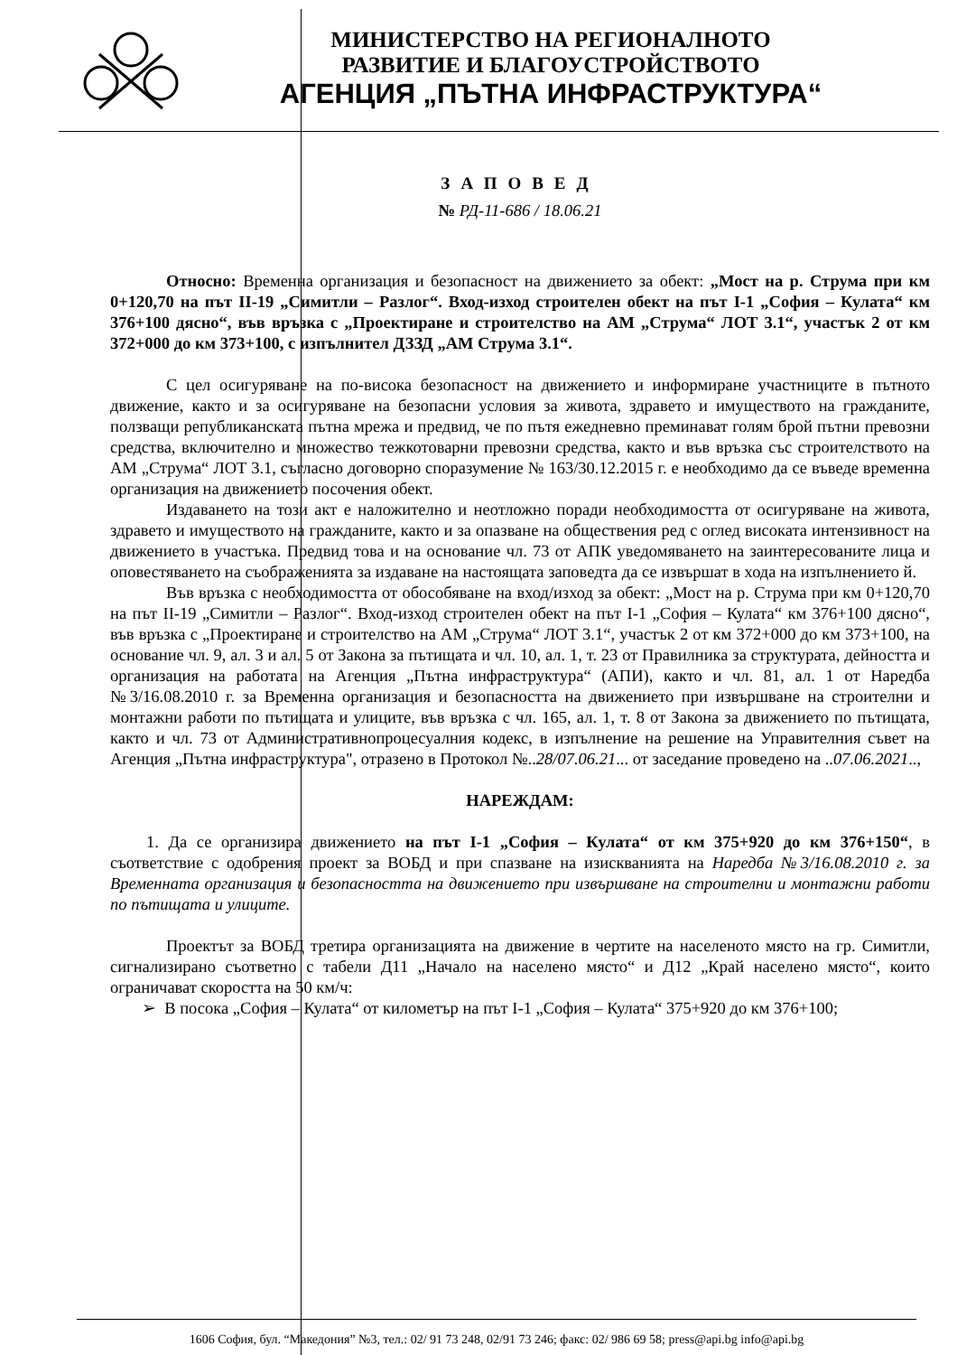МИНИСТЕРСТВО НА РЕГИОНАЛНОТО
РАЗВИТИЕ И БЛАГОУСТРОЙСТВОТО
АГЕНЦИЯ „ПЪТНА ИНФРАСТРУКТУРА“
ЗАПОВЕД
№ РД-11-686 / 18.06.21
Относно: Временна организация и безопасност на движението за обект: „Мост на р. Струма при км 0+120,70 на път II-19 „Симитли – Разлог“. Вход-изход строителен обект на път I-1 „София – Кулата“ км 376+100 дясно“, във връзка с „Проектиране и строителство на АМ „Струма“ ЛОТ 3.1“, участък 2 от км 372+000 до км 373+100, с изпълнител ДЗЗД „АМ Струма 3.1“.
С цел осигуряване на по-висока безопасност на движението и информиране участниците в пътното движение, както и за осигуряване на безопасни условия за живота, здравето и имуществото на гражданите, ползващи републиканската пътна мрежа и предвид, че по пътя ежедневно преминават голям брой пътни превозни средства, включително и множество тежкотоварни превозни средства, както и във връзка със строителството на АМ „Струма“ ЛОТ 3.1, съгласно договорно споразумение № 163/30.12.2015 г. е необходимо да се въведе временна организация на движението посочения обект.
Издаването на този акт е наложително и неотложно поради необходимостта от осигуряване на живота, здравето и имуществото на гражданите, както и за опазване на обществения ред с оглед високата интензивност на движението в участъка. Предвид това и на основание чл. 73 от АПК уведомяването на заинтересованите лица и оповестяването на съображенията за издаване на настоящата заповедта да се извършат в хода на изпълнението й.
Във връзка с необходимостта от обособяване на вход/изход за обект: „Мост на р. Струма при км 0+120,70 на път II-19 „Симитли – Разлог“. Вход-изход строителен обект на път I-1 „София – Кулата“ км 376+100 дясно“, във връзка с „Проектиране и строителство на АМ „Струма“ ЛОТ 3.1“, участък 2 от км 372+000 до км 373+100, на основание чл. 9, ал. 3 и ал. 5 от Закона за пътищата и чл. 10, ал. 1, т. 23 от Правилника за структурата, дейността и организация на работата на Агенция „Пътна инфраструктура“ (АПИ), както и чл. 81, ал. 1 от Наредба №3/16.08.2010 г. за Временна организация и безопасността на движението при извършване на строителни и монтажни работи по пътищата и улиците, във връзка с чл. 165, ал. 1, т. 8 от Закона за движението по пътищата, както и чл. 73 от Административнопроцесуалния кодекс, в изпълнение на решение на Управителния съвет на Агенция „Пътна инфраструктура", отразено в Протокол №..28/07.06.21... от заседание проведено на ..07.06.2021..,
НАРЕЖДАМ:
1. Да се организира движението на път I-1 „София – Кулата“ от км 375+920 до км 376+150“, в съответствие с одобрения проект за ВОБД и при спазване на изискванията на Наредба №3/16.08.2010 г. за Временната организация и безопасността на движението при извършване на строителни и монтажни работи по пътищата и улиците.
Проектът за ВОБД третира организацията на движение в чертите на населеното място на гр. Симитли, сигнализирано съответно с табели Д11 „Начало на населено място“ и Д12 „Край населено място“, които ограничават скоростта на 50 км/ч:
➢ В посока „София – Кулата“ от километър на път I-1 „София – Кулата“ 375+920 до км 376+100;
1606 София, бул. “Македония” №3, тел.: 02/ 91 73 248, 02/91 73 246; факс: 02/ 986 69 58; press@api.bg info@api.bg